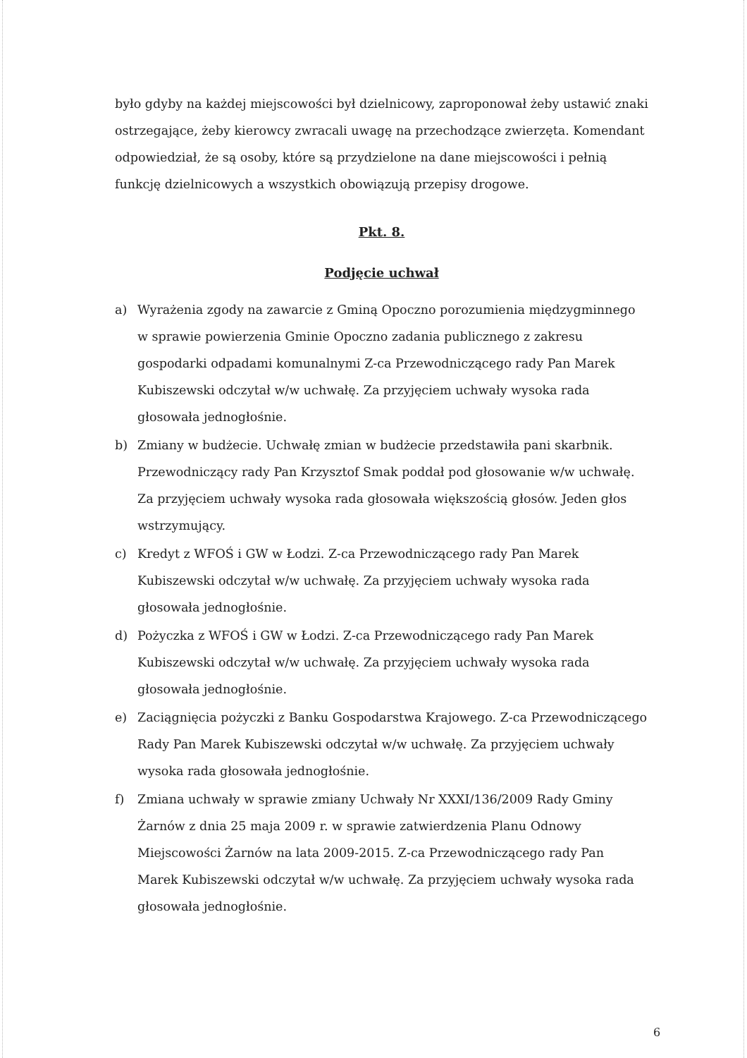było gdyby na każdej miejscowości był dzielnicowy, zaproponował żeby ustawić znaki ostrzegające, żeby kierowcy zwracali uwagę na przechodzące zwierzęta. Komendant odpowiedział, że są osoby, które są przydzielone na dane miejscowości i pełnią funkcję dzielnicowych a wszystkich obowiązują przepisy drogowe.
Pkt. 8.
Podjęcie uchwał
a) Wyrażenia zgody na zawarcie z Gminą Opoczno porozumienia międzygminnego w sprawie powierzenia Gminie Opoczno zadania publicznego z zakresu gospodarki odpadami komunalnymi Z-ca Przewodniczącego rady Pan Marek Kubiszewski odczytał w/w uchwałę. Za przyjęciem uchwały wysoka rada głosowała jednogłośnie.
b) Zmiany w budżecie. Uchwałę zmian w budżecie przedstawiła pani skarbnik. Przewodniczący rady Pan Krzysztof Smak poddał pod głosowanie w/w uchwałę. Za przyjęciem uchwały wysoka rada głosowała większością głosów. Jeden głos wstrzymujący.
c) Kredyt z WFOŚ i GW w Łodzi. Z-ca Przewodniczącego rady Pan Marek Kubiszewski odczytał w/w uchwałę. Za przyjęciem uchwały wysoka rada głosowała jednogłośnie.
d) Pożyczka z WFOŚ i GW w Łodzi. Z-ca Przewodniczącego rady Pan Marek Kubiszewski odczytał w/w uchwałę. Za przyjęciem uchwały wysoka rada głosowała jednogłośnie.
e) Zaciągnięcia pożyczki z Banku Gospodarstwa Krajowego. Z-ca Przewodniczącego Rady Pan Marek Kubiszewski odczytał w/w uchwałę. Za przyjęciem uchwały wysoka rada głosowała jednogłośnie.
f) Zmiana uchwały w sprawie zmiany Uchwały Nr XXXI/136/2009 Rady Gminy Żarnów z dnia 25 maja 2009 r. w sprawie zatwierdzenia Planu Odnowy Miejscowości Żarnów na lata 2009-2015. Z-ca Przewodniczącego rady Pan Marek Kubiszewski odczytał w/w uchwałę. Za przyjęciem uchwały wysoka rada głosowała jednogłośnie.
6